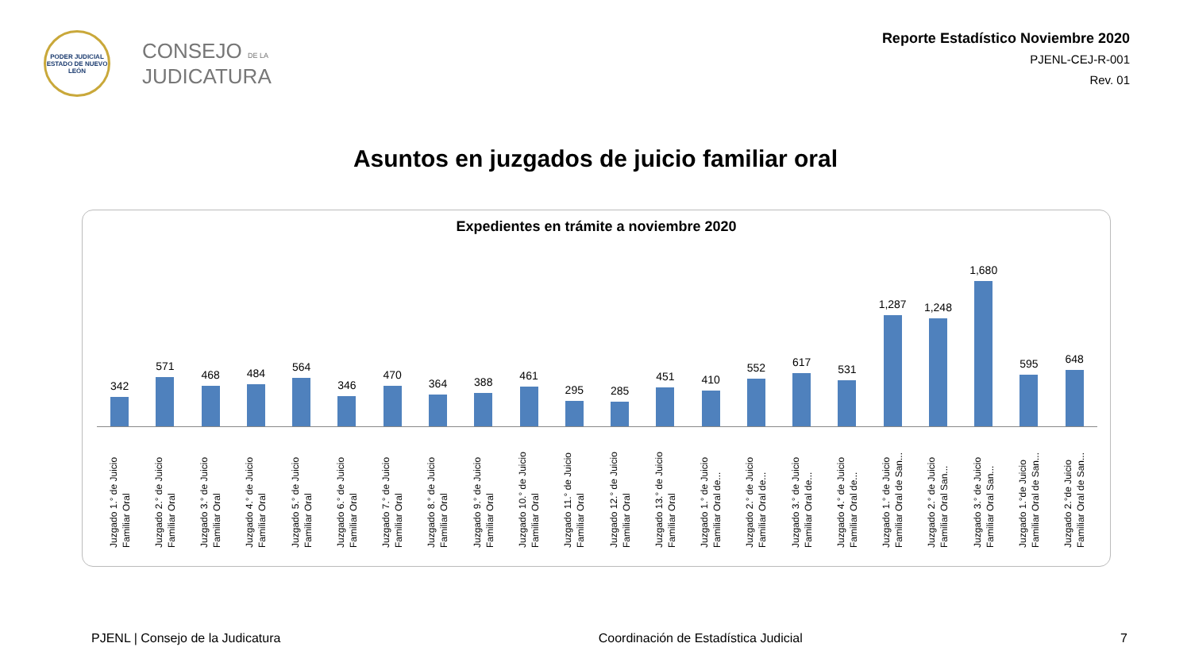PODER JUDICIAL
ESTADO DE NUEVO LEÓN
CONSEJO DE LA
JUDICATURA
Reporte Estadístico Noviembre 2020
PJENL-CEJ-R-001
Rev. 01
Asuntos en juzgados de juicio familiar oral
Expedientes en trámite a noviembre 2020
342
571
468
484
564
346
470
364
388
461
295
285
451
410
552
617
531
1,287
1,248
1,680
595
648
Juzgado 1.° de Juicio
Familiar Oral
Juzgado 2.° de Juicio
Familiar Oral
Juzgado 3.° de Juicio
Familiar Oral
Juzgado 4.° de Juicio
Familiar Oral
Juzgado 5.° de Juicio
Familiar Oral
Juzgado 6.° de Juicio
Familiar Oral
Juzgado 7.° de Juicio
Familiar Oral
Juzgado 8.° de Juicio
Familiar Oral
Juzgado 9.° de Juicio
Familiar Oral
Juzgado 10.° de Juicio
Familiar Oral
Juzgado 11.° de Juicio
Familiar Oral
Juzgado 12.° de Juicio
Familiar Oral
Juzgado 13.° de Juicio
Familiar Oral
Juzgado 1.° de Juicio
Familiar Oral de...
Juzgado 2.° de Juicio
Familiar Oral de...
Juzgado 3.° de Juicio
Familiar Oral de...
Juzgado 4.° de Juicio
Familiar Oral de...
Juzgado 1.° de Juicio
Familiar Oral de San...
Juzgado 2.° de Juicio
Familiar Oral San...
Juzgado 3.° de Juicio
Familiar Oral San...
Juzgado 1.°de Juicio
Familiar Oral de San...
Juzgado 2.°de Juicio
Familiar Oral de San...
PJENL | Consejo de la Judicatura Coordinación de Estadística Judicial 7